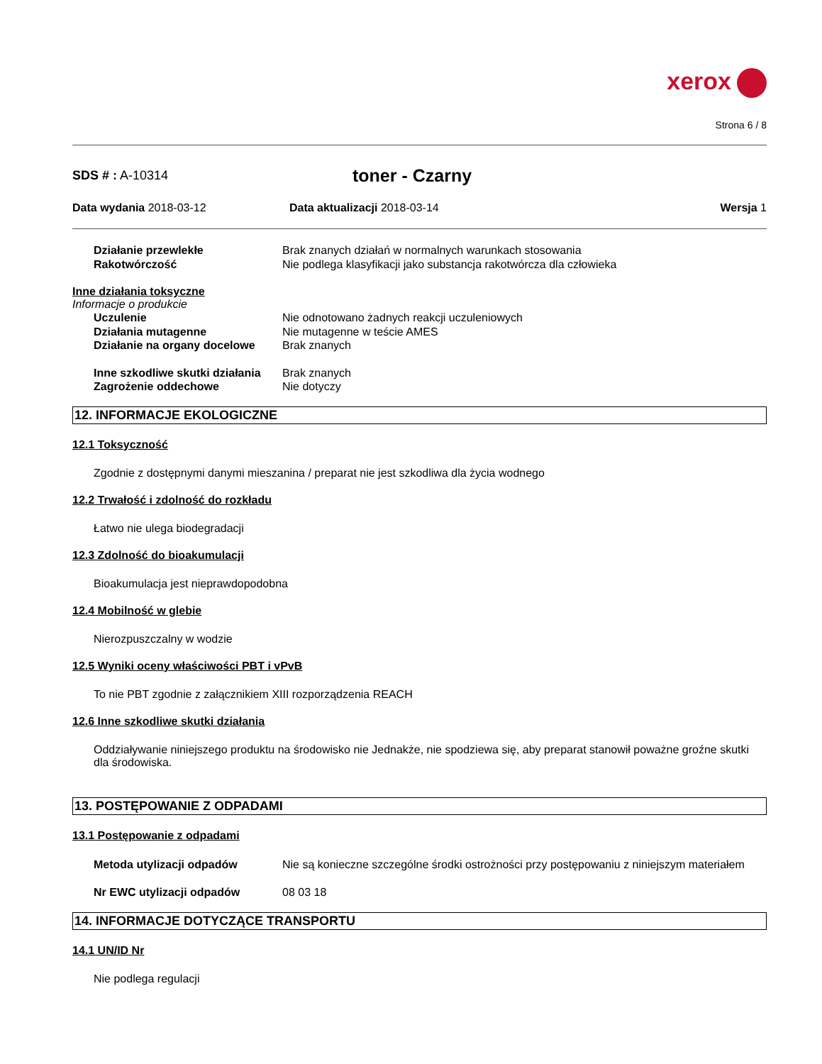xerox
Strona 6 / 8
SDS # : A-10314
toner - Czarny
Data wydania 2018-03-12 Data aktualizacji 2018-03-14 Wersja 1
Działanie przewlekłe Brak znanych działań w normalnych warunkach stosowania
Rakotwórczość Nie podlega klasyfikacji jako substancja rakotwórcza dla człowieka
Inne działania toksyczne
Informacje o produkcie
Uczulenie Nie odnotowano żadnych reakcji uczuleniowych
Działania mutagenne Nie mutagenne w teście AMES
Działanie na organy docelowe
Brak znanych
Inne szkodliwe skutki działania
Brak znanych
Zagrożenie oddechowe Nie dotyczy
12. INFORMACJE EKOLOGICZNE
12.1 Toksyczność
Zgodnie z dostępnymi danymi mieszanina / preparat nie jest szkodliwa dla życia wodnego
12.2 Trwałość i zdolność do rozkładu
Łatwo nie ulega biodegradacji
12.3 Zdolność do bioakumulacji
Bioakumulacja jest nieprawdopodobna
12.4 Mobilność w glebie
Nierozpuszczalny w wodzie
12.5 Wyniki oceny właściwości PBT i vPvB
To nie PBT zgodnie z załącznikiem XIII rozporządzenia REACH
12.6 Inne szkodliwe skutki działania
Oddziaływanie niniejszego produktu na środowisko nie Jednakże, nie spodziewa się, aby preparat stanowił poważne groźne skutki dla środowiska.
13. POSTĘPOWANIE Z ODPADAMI
13.1 Postępowanie z odpadami
Metoda utylizacji odpadów Nie są konieczne szczególne środki ostrożności przy postępowaniu z niniejszym materiałem
Nr EWC utylizacji odpadów 08 03 18
14. INFORMACJE DOTYCZĄCE TRANSPORTU
14.1 UN/ID Nr
Nie podlega regulacji